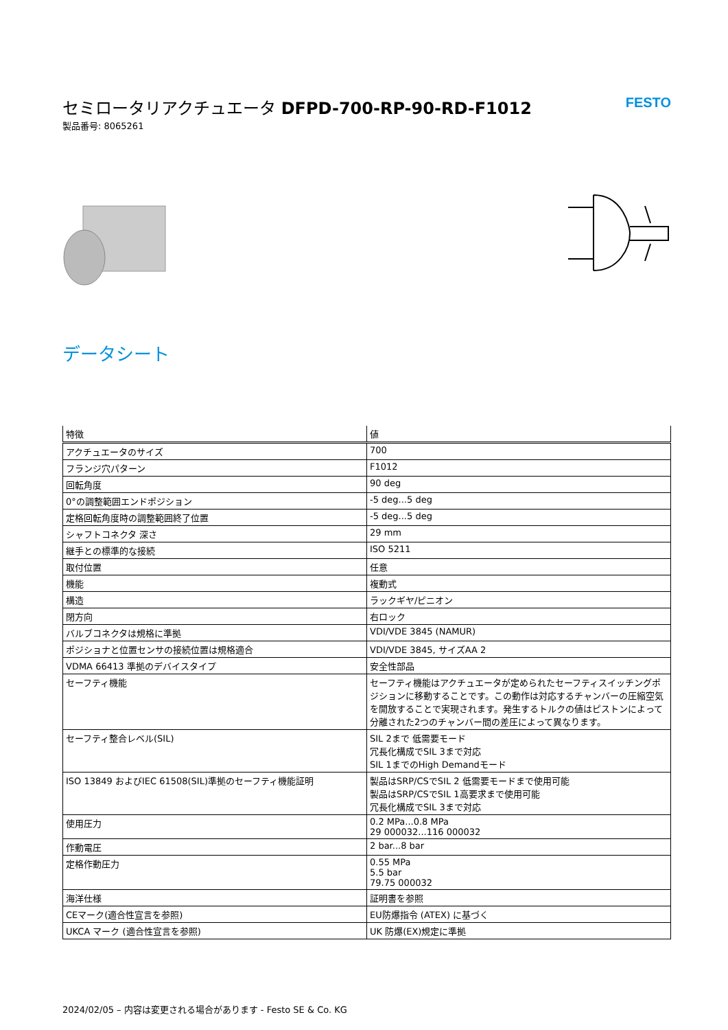セミロータリアクチュエータ DFPD-700-RP-90-RD-F1012
製品番号: 8065261
FESTO
データシート
| 特徴 | 値 |
| --- | --- |
| アクチュエータのサイズ | 700 |
| フランジ穴パターン | F1012 |
| 回転角度 | 90 deg |
| 0°の調整範囲エンドポジション | -5 deg...5 deg |
| 定格回転角度時の調整範囲終了位置 | -5 deg...5 deg |
| シャフトコネクタ 深さ | 29 mm |
| 継手との標準的な接続 | ISO 5211 |
| 取付位置 | 任意 |
| 機能 | 複動式 |
| 構造 | ラックギヤ/ピニオン |
| 閉方向 | 右ロック |
| バルブコネクタは規格に準拠 | VDI/VDE 3845 (NAMUR) |
| ポジショナと位置センサの接続位置は規格適合 | VDI/VDE 3845, サイズAA 2 |
| VDMA 66413 準拠のデバイスタイプ | 安全性部品 |
| セーフティ機能 | セーフティ機能はアクチュエータが定められたセーフティスイッチングポジションに移動することです。この動作は対応するチャンバーの圧縮空気を開放することで実現されます。発生するトルクの値はピストンによって分離された2つのチャンバー間の差圧によって異なります。 |
| セーフティ整合レベル(SIL) | SIL 2まで 低需要モード 冗長化構成でSIL 3まで対応 SIL 1までのHigh Demandモード |
| ISO 13849 およびIEC 61508(SIL)準拠のセーフティ機能証明 | 製品はSRP/CSでSIL 2 低需要モードまで使用可能 製品はSRP/CSでSIL 1高要求まで使用可能 冗長化構成でSIL 3まで対応 |
| 使用圧力 | 0.2 MPa...0.8 MPa 29 000032...116 000032 |
| 作動電圧 | 2 bar...8 bar |
| 定格作動圧力 | 0.55 MPa 5.5 bar 79.75 000032 |
| 海洋仕様 | 証明書を参照 |
| CEマーク(適合性宣言を参照) | EU防爆指令 (ATEX) に基づく |
| UKCA マーク (適合性宣言を参照) | UK 防爆(EX)規定に準拠 |
2024/02/05 – 内容は変更される場合があります - Festo SE & Co. KG